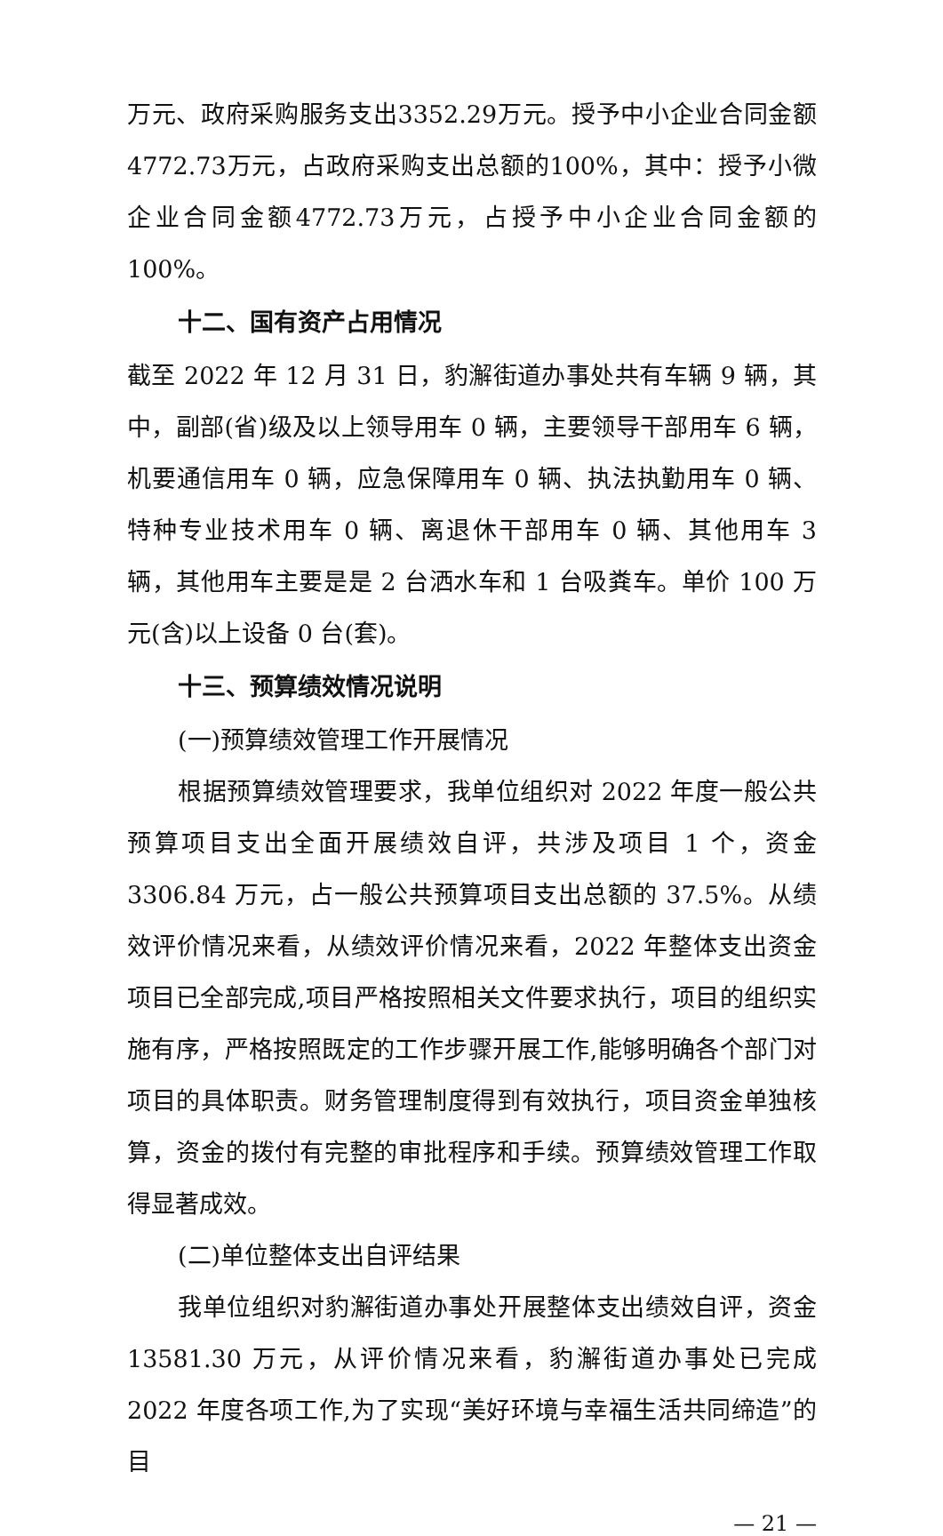万元、政府采购服务支出3352.29万元。授予中小企业合同金额4772.73万元，占政府采购支出总额的100%，其中：授予小微企业合同金额4772.73万元，占授予中小企业合同金额的100%。
十二、国有资产占用情况
截至 2022 年 12 月 31 日，豹澥街道办事处共有车辆 9 辆，其中，副部(省)级及以上领导用车 0 辆，主要领导干部用车 6 辆，机要通信用车 0 辆，应急保障用车 0 辆、执法执勤用车 0 辆、特种专业技术用车 0 辆、离退休干部用车 0 辆、其他用车 3 辆，其他用车主要是是 2 台洒水车和 1 台吸粪车。单价 100 万元(含)以上设备 0 台(套)。
十三、预算绩效情况说明
(一)预算绩效管理工作开展情况
根据预算绩效管理要求，我单位组织对 2022 年度一般公共预算项目支出全面开展绩效自评，共涉及项目 1 个，资金 3306.84 万元，占一般公共预算项目支出总额的 37.5%。从绩效评价情况来看，从绩效评价情况来看，2022 年整体支出资金项目已全部完成,项目严格按照相关文件要求执行，项目的组织实施有序，严格按照既定的工作步骤开展工作,能够明确各个部门对项目的具体职责。财务管理制度得到有效执行，项目资金单独核算，资金的拨付有完整的审批程序和手续。预算绩效管理工作取得显著成效。
(二)单位整体支出自评结果
我单位组织对豹澥街道办事处开展整体支出绩效自评，资金 13581.30 万元，从评价情况来看，豹澥街道办事处已完成 2022 年度各项工作,为了实现“美好环境与幸福生活共同缔造”的目
— 21 —